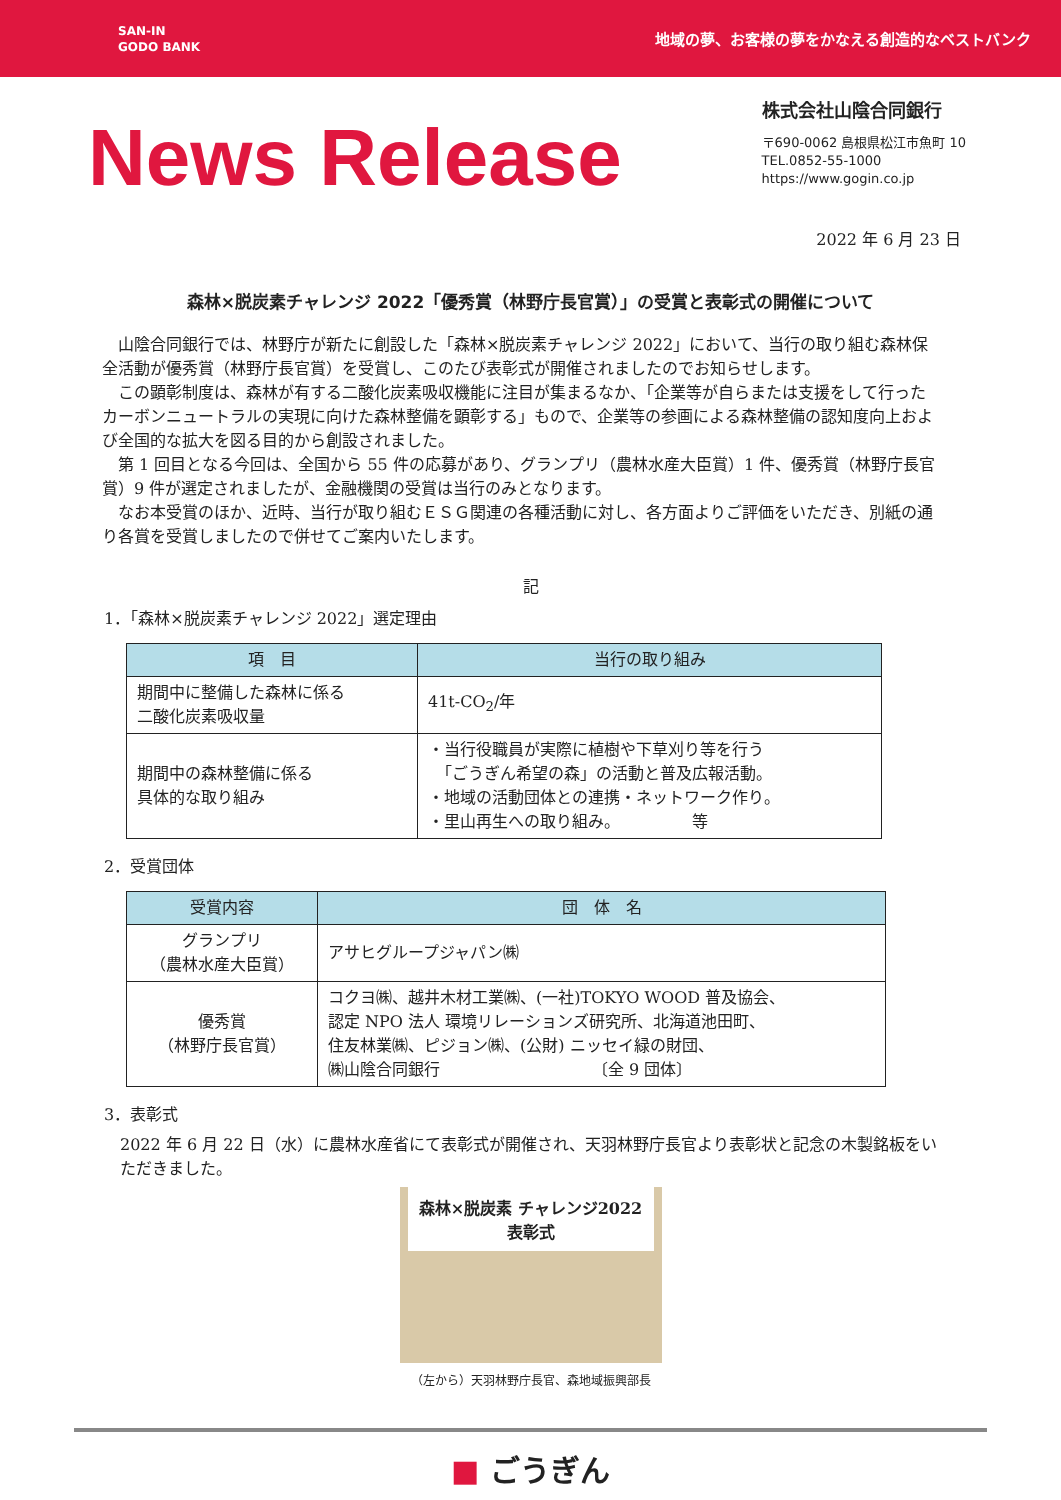SAN-IN
GODO BANK
地域の夢、お客様の夢をかなえる創造的なベストバンク
News Release
株式会社山陰合同銀行
〒690-0062 島根県松江市魚町 10
TEL.0852-55-1000
https://www.gogin.co.jp
2022 年 6 月 23 日
森林×脱炭素チャレンジ 2022「優秀賞（林野庁長官賞）」の受賞と表彰式の開催について
山陰合同銀行では、林野庁が新たに創設した「森林×脱炭素チャレンジ 2022」において、当行の取り組む森林保全活動が優秀賞（林野庁長官賞）を受賞し、このたび表彰式が開催されましたのでお知らせします。
この顕彰制度は、森林が有する二酸化炭素吸収機能に注目が集まるなか、「企業等が自らまたは支援をして行ったカーボンニュートラルの実現に向けた森林整備を顕彰する」もので、企業等の参画による森林整備の認知度向上および全国的な拡大を図る目的から創設されました。
第 1 回目となる今回は、全国から 55 件の応募があり、グランプリ（農林水産大臣賞）1 件、優秀賞（林野庁長官賞）9 件が選定されましたが、金融機関の受賞は当行のみとなります。
なお本受賞のほか、近時、当行が取り組むＥＳＧ関連の各種活動に対し、各方面よりご評価をいただき、別紙の通り各賞を受賞しましたので併せてご案内いたします。
記
1．「森林×脱炭素チャレンジ 2022」選定理由
| 項 目 | 当行の取り組み |
| --- | --- |
| 期間中に整備した森林に係る 二酸化炭素吸収量 | 41t-CO<sub>2</sub>/年 |
| 期間中の森林整備に係る 具体的な取り組み | ・当行役職員が実際に植樹や下草刈り等を行う 「ごうぎん希望の森」の活動と普及広報活動。 ・地域の活動団体との連携・ネットワーク作り。 ・里山再生への取り組み。 等 |
2．受賞団体
| 受賞内容 | 団 体 名 |
| --- | --- |
| グランプリ （農林水産大臣賞） | アサヒグループジャパン㈱ |
| 優秀賞 （林野庁長官賞） | コクヨ㈱、越井木材工業㈱、(一社)TOKYO WOOD 普及協会、 認定 NPO 法人 環境リレーションズ研究所、北海道池田町、 住友林業㈱、ピジョン㈱、(公財) ニッセイ緑の財団、 ㈱山陰合同銀行 〔全 9 団体〕 |
3．表彰式
2022 年 6 月 22 日（水）に農林水産省にて表彰式が開催され、天羽林野庁長官より表彰状と記念の木製銘板をいただきました。
森林×脱炭素 チャレンジ2022 表彰式
（左から）天羽林野庁長官、森地域振興部長
■ ごうぎん